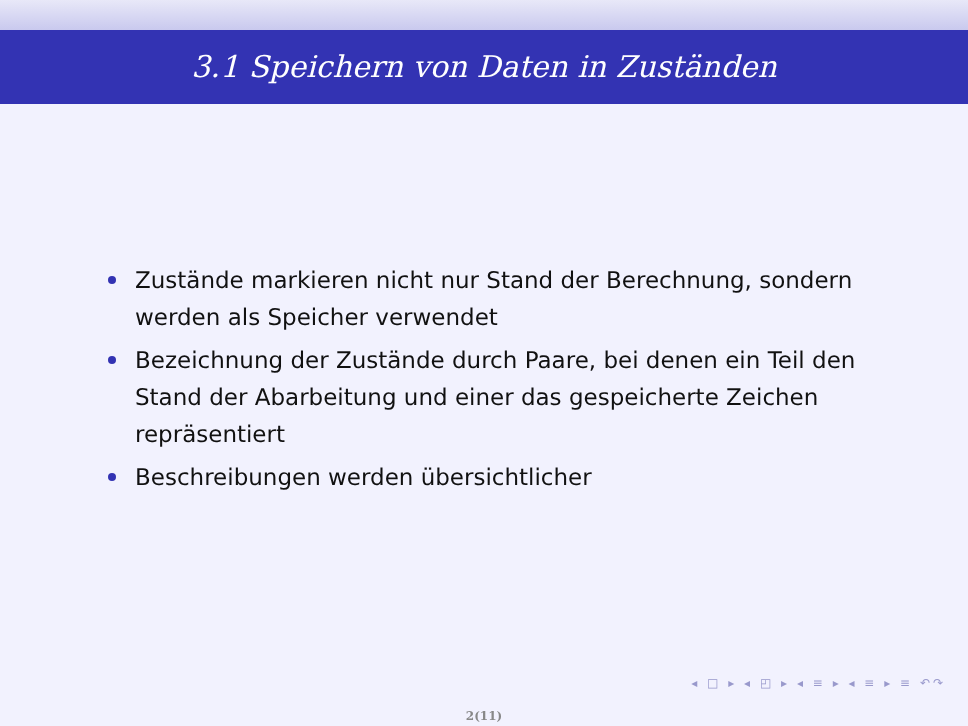3.1 Speichern von Daten in Zuständen
Zustände markieren nicht nur Stand der Berechnung, sondern werden als Speicher verwendet
Bezeichnung der Zustände durch Paare, bei denen ein Teil den Stand der Abarbeitung und einer das gespeicherte Zeichen repräsentiert
Beschreibungen werden übersichtlicher
◂ □ ▸ ◂ ◰ ▸ ◂ ≡ ▸ ◂ ≡ ▸ ≡ ↶↷
2(11)